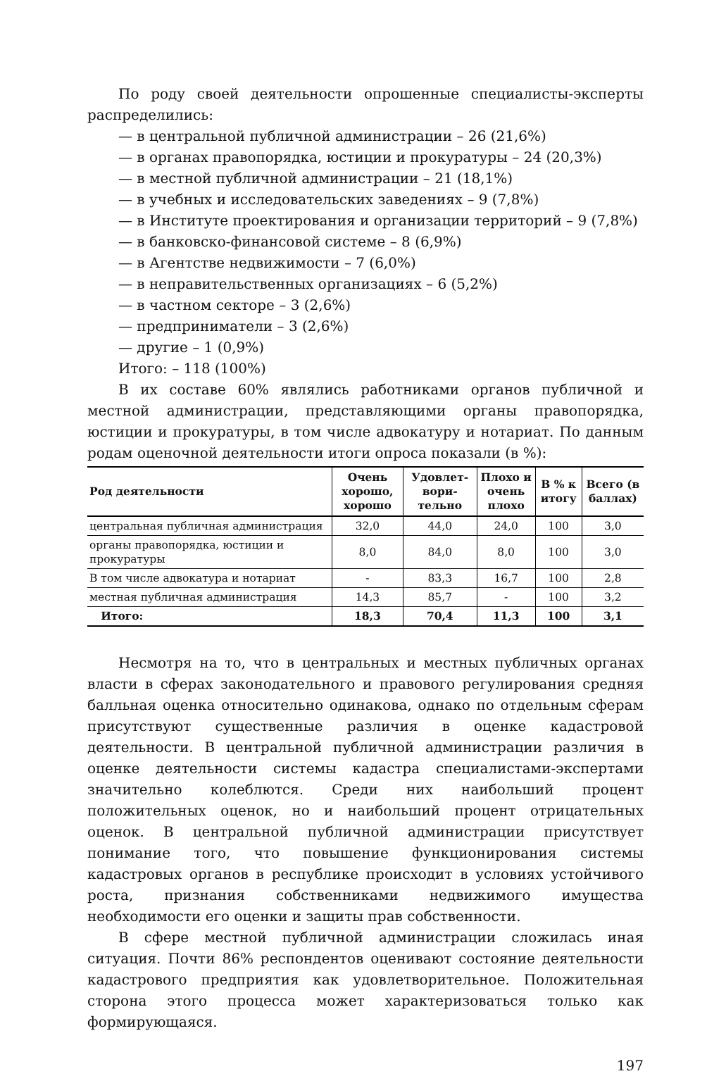По роду своей деятельности опрошенные специалисты-эксперты распределились:
— в центральной публичной администрации – 26 (21,6%)
— в органах правопорядка, юстиции и прокуратуры – 24 (20,3%)
— в местной публичной администрации – 21 (18,1%)
— в учебных и исследовательских заведениях – 9 (7,8%)
— в Институте проектирования и организации территорий – 9 (7,8%)
— в банковско-финансовой системе – 8 (6,9%)
— в Агентстве недвижимости – 7 (6,0%)
— в неправительственных организациях – 6 (5,2%)
— в частном секторе – 3 (2,6%)
— предприниматели – 3 (2,6%)
— другие – 1 (0,9%)
Итого: – 118 (100%)
В их составе 60% являлись работниками органов публичной и местной администрации, представляющими органы правопорядка, юстиции и прокуратуры, в том числе адвокатуру и нотариат. По данным родам оценочной деятельности итоги опроса показали (в %):
| Род деятельности | Очень хорошо, хорошо | Удовлет-вори-тельно | Плохо и очень плохо | В % к итогу | Всего (в баллах) |
| --- | --- | --- | --- | --- | --- |
| центральная публичная администрация | 32,0 | 44,0 | 24,0 | 100 | 3,0 |
| органы правопорядка, юстиции и прокуратуры | 8,0 | 84,0 | 8,0 | 100 | 3,0 |
| В том числе адвокатура и нотариат | - | 83,3 | 16,7 | 100 | 2,8 |
| местная публичная администрация | 14,3 | 85,7 | - | 100 | 3,2 |
| Итого: | 18,3 | 70,4 | 11,3 | 100 | 3,1 |
Несмотря на то, что в центральных и местных публичных органах власти в сферах законодательного и правового регулирования средняя балльная оценка относительно одинакова, однако по отдельным сферам присутствуют существенные различия в оценке кадастровой деятельности. В центральной публичной администрации различия в оценке деятельности системы кадастра специалистами-экспертами значительно колеблются. Среди них наибольший процент положительных оценок, но и наибольший процент отрицательных оценок. В центральной публичной администрации присутствует понимание того, что повышение функционирования системы кадастровых органов в республике происходит в условиях устойчивого роста, признания собственниками недвижимого имущества необходимости его оценки и защиты прав собственности.
В сфере местной публичной администрации сложилась иная ситуация. Почти 86% респондентов оценивают состояние деятельности кадастрового предприятия как удовлетворительное. Положительная сторона этого процесса может характеризоваться только как формирующаяся.
197